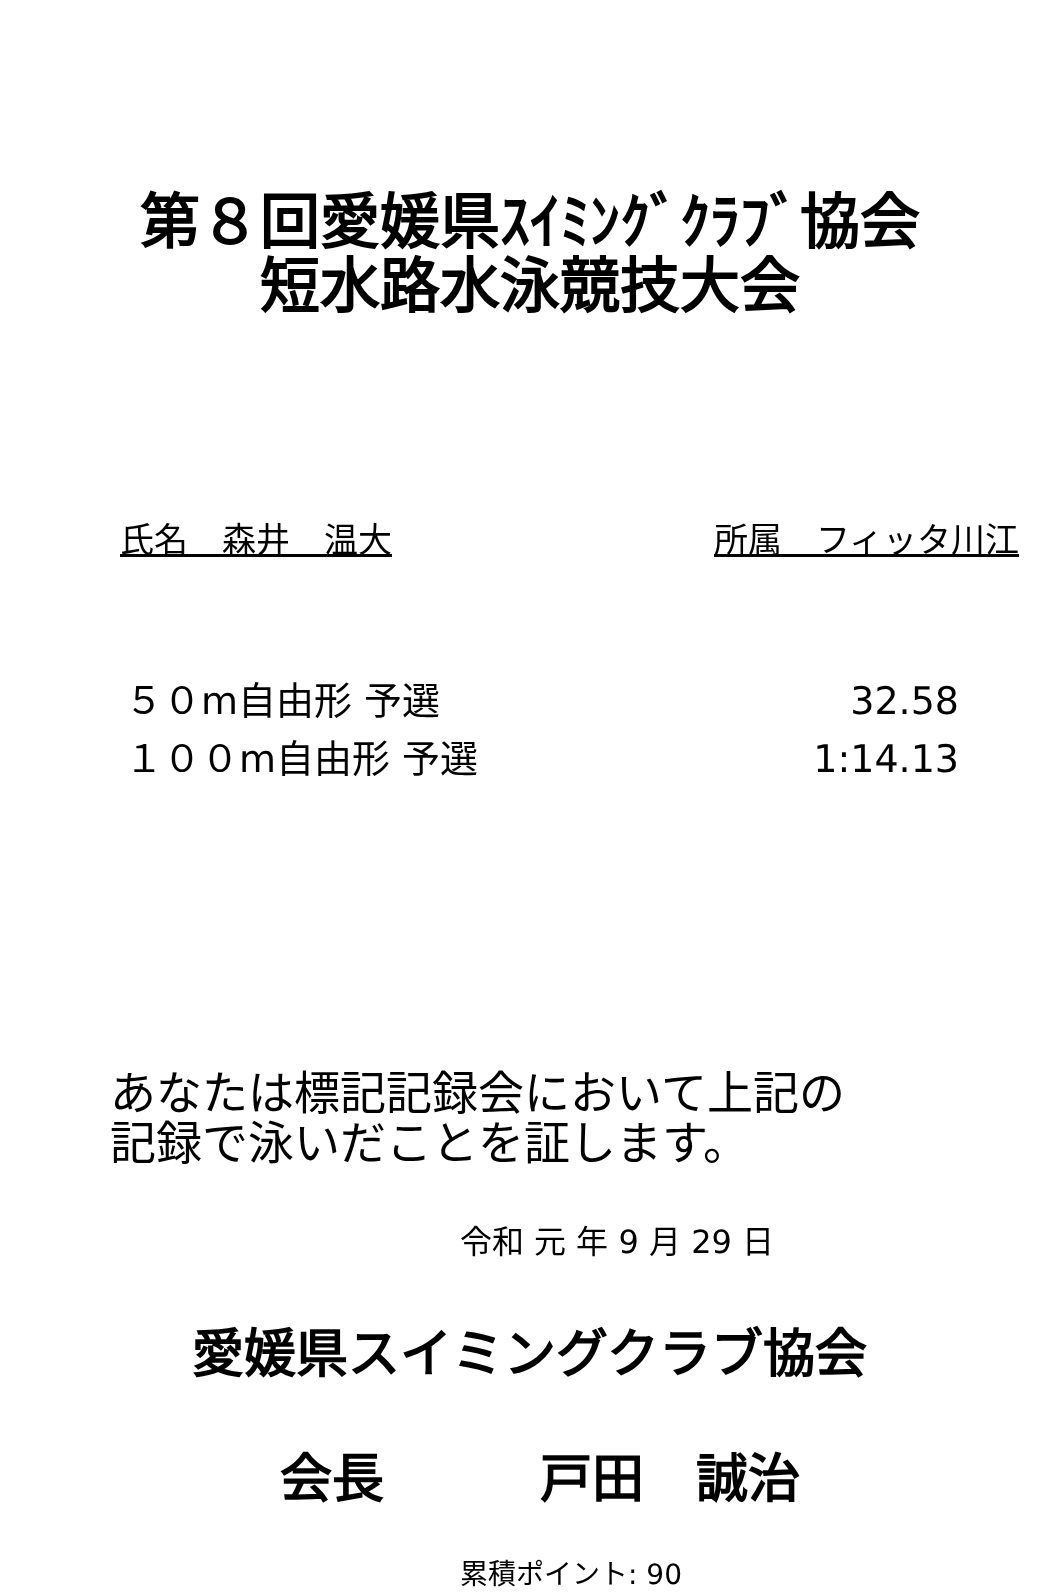第８回愛媛県ｽｲﾐﾝｸﾞｸﾗﾌﾞ協会
短水路水泳競技大会
氏名　森井　温大 所属　フィッタ川江
５０m自由形 予選 32.58
１００m自由形 予選 1:14.13
あなたは標記記録会において上記の
記録で泳いだことを証します。
令和 元 年 9 月 29 日
愛媛県スイミングクラブ協会
会長　　　戸田　誠治
累積ポイント: 90